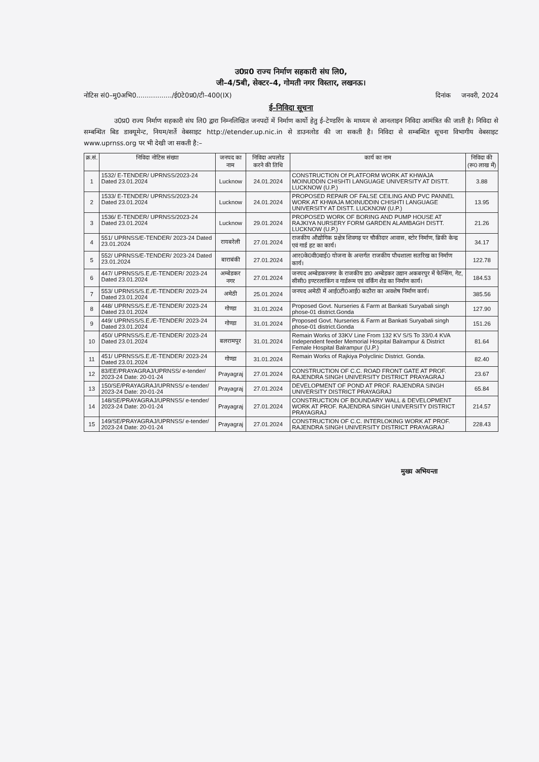उ0प्र0 राज्य निर्माण सहकारी संघ लि0,
जी–4/5बी, सेक्टर–4, गोमती नगर विस्तार, लखनऊ।
नोटिस सं0–मु0अभि0................./ई0टे0प्र0/टी–400(IX) दिनांक जनवरी, 2024
ई–निविदा सूचना
उ0प्र0 राज्य निर्माण सहकारी संघ लि0 द्वारा निम्नलिखित जनपदों में निर्माण कार्यो हेतु ई–टेण्डरिंग के माध्यम से आनलाइन निविदा आमंत्रित की जाती है। निविदा से सम्बन्धित बिड डाक्यूमेन्ट, नियम/शर्ते वेबसाइट http://etender.up.nic.in से डाउनलोड की जा सकती है। निविदा से सम्बन्धित सूचना विभागीय वेबसाइट www.uprnss.org पर भी देखी जा सकती है:–
| क्र.सं. | निविदा नोटिस संख्या | जनपद का नाम | निविदा अपलोड करने की तिथि | कार्य का नाम | निविदा की (रू0 लाख में) |
| --- | --- | --- | --- | --- | --- |
| 1 | 1532/ E-TENDER/ UPRNSS/2023-24 Dated 23.01.2024 | Lucknow | 24.01.2024 | CONSTRUCTION Of PLATFORM WORK AT KHWAJA MOINUDDIN CHISHTI LANGUAGE UNIVERSITY AT DISTT. LUCKNOW (U.P.) | 3.88 |
| 2 | 1533/ E-TENDER/ UPRNSS/2023-24 Dated 23.01.2024 | Lucknow | 24.01.2024 | PROPOSED REPAIR OF FALSE CEILING AND PVC PANNEL WORK AT KHWAJA MOINUDDIN CHISHTI LANGUAGE UNIVERSITY AT DISTT. LUCKNOW (U.P.) | 13.95 |
| 3 | 1536/ E-TENDER/ UPRNSS/2023-24 Dated 23.01.2024 | Lucknow | 29.01.2024 | PROPOSED WORK OF BORING AND PUMP HOUSE AT RAJKIYA NURSERY FORM GARDEN ALAMBAGH DISTT. LUCKNOW (U.P.) | 21.26 |
| 4 | 551/ UPRNSS/E-TENDER/ 2023-24 Dated 23.01.2024 | रायबरेली | 27.01.2024 | राजकीय औद्योगिक प्रक्षेत्र शिवगढ़ पर चौकीदार आवास, स्टोर निर्माण, ब्रिकी केन्द्र एवं गार्ड हट का कार्य। | 34.17 |
| 5 | 552/ UPRNSS/E-TENDER/ 2023-24 Dated 23.01.2024 | बाराबंकी | 27.01.2024 | आर0के0वी0वाई0 योजना के अन्तर्गत राजकीय पौधशाला सतरिख का निर्माण कार्य। | 122.78 |
| 6 | 447/ UPRNSS/S.E./E-TENDER/ 2023-24 Dated 23.01.2024 | अम्बेडकर नगर | 27.01.2024 | जनपद अम्बेडकरनगर के राजकीय डा0 अम्बेडकर उद्यान अकबरपुर में फेन्सिंग, गेट, सीसी0 इण्टरलाकिंग व गार्डरूम एवं वर्किंग शेड का निर्माण कार्य। | 184.53 |
| 7 | 553/ UPRNSS/S.E./E-TENDER/ 2023-24 Dated 23.01.2024 | अमेठी | 25.01.2024 | जनपद अमेठी में आई0टी0आई0 कठौरा का अवशेष निर्माण कार्य। | 385.56 |
| 8 | 448/ UPRNSS/S.E./E-TENDER/ 2023-24 Dated 23.01.2024 | गोण्डा | 31.01.2024 | Proposed Govt. Nurseries & Farm at Bankati Suryabali singh phose-01 district.Gonda | 127.90 |
| 9 | 449/ UPRNSS/S.E./E-TENDER/ 2023-24 Dated 23.01.2024 | गोण्डा | 31.01.2024 | Proposed Govt. Nurseries & Farm at Bankati Suryabali singh phose-01 district.Gonda | 151.26 |
| 10 | 450/ UPRNSS/S.E./E-TENDER/ 2023-24 Dated 23.01.2024 | बलरामपुर | 31.01.2024 | Remain Works of 33KV Line From 132 KV S/S To 33/0.4 KVA Independent feeder Memorial Hospital Balrampur & District Female Hospital Balrampur (U.P.) | 81.64 |
| 11 | 451/ UPRNSS/S.E./E-TENDER/ 2023-24 Dated 23.01.2024 | गोण्डा | 31.01.2024 | Remain Works of Rajkiya Polyclinic District. Gonda. | 82.40 |
| 12 | 83/EE/PRAYAGRAJ/UPRNSS/ e-tender/ 2023-24 Date: 20-01-24 | Prayagraj | 27.01.2024 | CONSTRUCTION OF C.C. ROAD FRONT GATE AT PROF. RAJENDRA SINGH UNIVERSITY DISTRICT PRAYAGRAJ | 23.67 |
| 13 | 150/SE/PRAYAGRAJ/UPRNSS/ e-tender/ 2023-24 Date: 20-01-24 | Prayagraj | 27.01.2024 | DEVELOPMENT OF POND AT PROF. RAJENDRA SINGH UNIVERSITY DISTRICT PRAYAGRAJ | 65.84 |
| 14 | 148/SE/PRAYAGRAJ/UPRNSS/ e-tender/ 2023-24 Date: 20-01-24 | Prayagraj | 27.01.2024 | CONSTRUCTION OF BOUNDARY WALL & DEVELOPMENT WORK AT PROF. RAJENDRA SINGH UNIVERSITY DISTRICT PRAYAGRAJ | 214.57 |
| 15 | 149/SE/PRAYAGRAJ/UPRNSS/ e-tender/ 2023-24 Date: 20-01-24 | Prayagraj | 27.01.2024 | CONSTRUCTION OF C.C. INTERLOKING WORK AT PROF. RAJENDRA SINGH UNIVERSITY DISTRICT PRAYAGRAJ | 228.43 |
मुख्य अभियन्ता